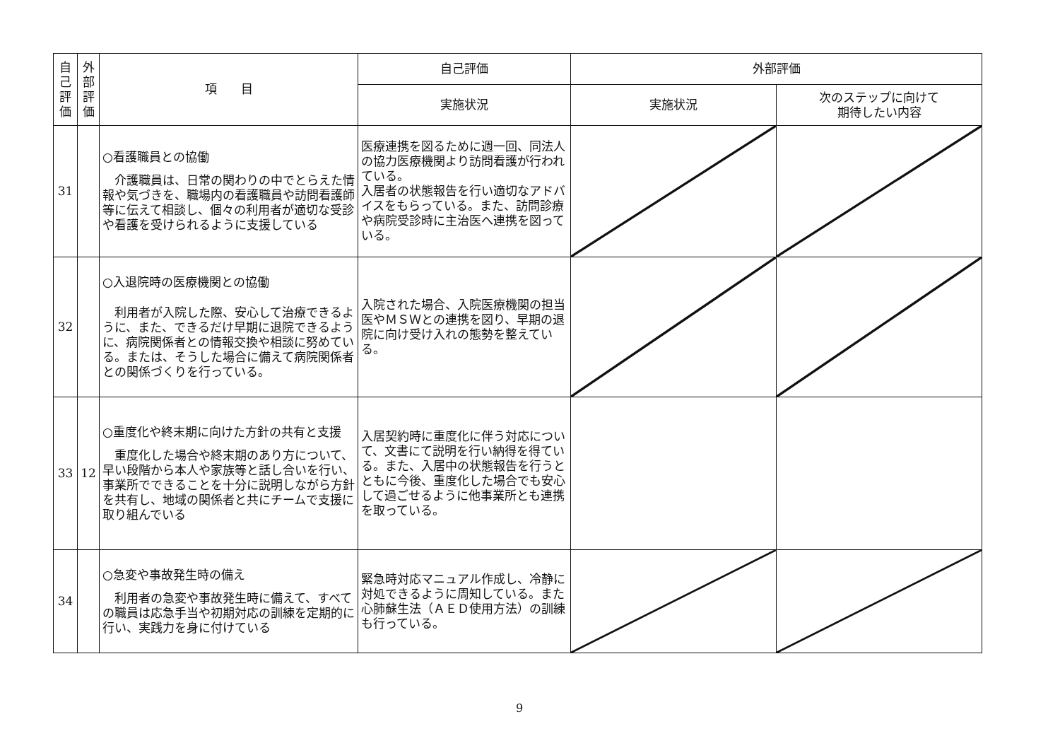| 自 己 評 価 | 外 部 評 価 | 項 目 | 自己評価 | 外部評価 | |
| --- | --- | --- | --- | --- | --- |
| | | | 実施状況 | 実施状況 | 次のステップに向けて 期待したい内容 |
| 31 | | ○看護職員との協働 介護職員は、日常の関わりの中でとらえた情報や気づきを、職場内の看護職員や訪問看護師等に伝えて相談し、個々の利用者が適切な受診や看護を受けられるように支援している | 医療連携を図るために週一回、同法人の協力医療機関より訪問看護が行われている。 入居者の状態報告を行い適切なアドバイスをもらっている。また、訪問診療や病院受診時に主治医へ連携を図っている。 | | |
| 32 | | ○入退院時の医療機関との協働 利用者が入院した際、安心して治療できるように、また、できるだけ早期に退院できるように、病院関係者との情報交換や相談に努めている。または、そうした場合に備えて病院関係者との関係づくりを行っている。 | 入院された場合、入院医療機関の担当医やＭＳＷとの連携を図り、早期の退院に向け受け入れの態勢を整えている。 | | |
| 33 | 12 | ○重度化や終末期に向けた方針の共有と支援 重度化した場合や終末期のあり方について、早い段階から本人や家族等と話し合いを行い、事業所でできることを十分に説明しながら方針を共有し、地域の関係者と共にチームで支援に取り組んでいる | 入居契約時に重度化に伴う対応について、文書にて説明を行い納得を得ている。また、入居中の状態報告を行うとともに今後、重度化した場合でも安心して過ごせるように他事業所とも連携を取っている。 | | |
| 34 | | ○急変や事故発生時の備え 利用者の急変や事故発生時に備えて、すべての職員は応急手当や初期対応の訓練を定期的に行い、実践力を身に付けている | 緊急時対応マニュアル作成し、冷静に対処できるように周知している。また心肺蘇生法（ＡＥＤ使用方法）の訓練も行っている。 | | |
9